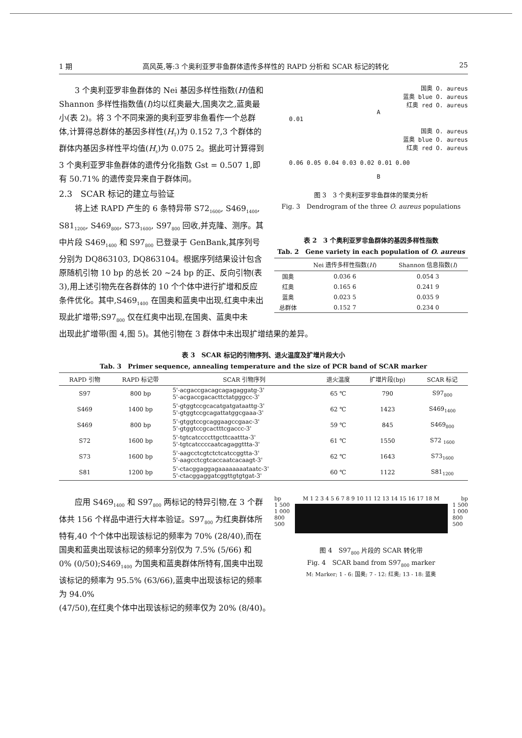1 期 高风英,等:3 个奥利亚罗非鱼群体遗传多样性的 RAPD 分析和 SCAR 标记的转化 25
3 个奥利亚罗非鱼群体的 Nei 基因多样性指数(H)值和 Shannon 多样性指数值(I)均以红奥最大,国奥次之,蓝奥最小(表 2)。将 3 个不同来源的奥利亚罗非鱼看作一个总群体,计算得总群体的基因多样性(H<sub>T</sub>)为 0.152 7,3 个群体的群体内基因多样性平均值(H<sub>s</sub>)为 0.075 2。据此可计算得到 3 个奥利亚罗非鱼群体的遗传分化指数 Gst = 0.507 1,即有 50.71% 的遗传变异来自于群体间。
2.3　SCAR 标记的建立与验证
将上述 RAPD 产生的 6 条特异带 S72<sub>1600</sub>, S469<sub>1400</sub>, S81<sub>1200</sub>, S469<sub>800</sub>, S73<sub>1600</sub>, S97<sub>800</sub> 回收,并克隆、测序。其中片段 S469<sub>1400</sub> 和 S97<sub>800</sub> 已登录于 GenBank,其序列号分别为 DQ863103, DQ863104。根据序列结果设计包含原随机引物 10 bp 的总长 20 ~24 bp 的正、反向引物(表 3),用上述引物先在各群体的 10 个个体中进行扩增和反应条件优化。其中,S469<sub>1400</sub> 在国奥和蓝奥中出现,红奥中未出现此扩增带;S97<sub>800</sub> 仅在红奥中出现,在国奥、蓝奥中未
国奥 O. aureus
蓝奥 blue O. aureus
红奥 red O. aureus
A
0.01
国奥 O. aureus
蓝奥 blue O. aureus
红奥 red O. aureus
0.06 0.05 0.04 0.03 0.02 0.01 0.00
B
图 3　3 个奥利亚罗非鱼群体的聚类分析
Fig. 3　Dendrogram of the three O. aureus populations
表 2　3 个奥利亚罗非鱼群体的基因多样性指数
Tab. 2　Gene variety in each population of O. aureus
| | Nei 遗传多样性指数( H ) | Shannon 信息指数( I ) |
| --- | --- | --- |
| 国奥 | 0.036 6 | 0.054 3 |
| 红奥 | 0.165 6 | 0.241 9 |
| 蓝奥 | 0.023 5 | 0.035 9 |
| 总群体 | 0.152 7 | 0.234 0 |
出现此扩增带(图 4,图 5)。其他引物在 3 群体中未出现扩增结果的差异。
表 3　SCAR 标记的引物序列、退火温度及扩增片段大小
Tab. 3　Primer sequence, annealing temperature and the size of PCR band of SCAR marker
| RAPD 引物 | RAPD 标记带 | SCAR 引物序列 | 退火温度 | 扩增片段(bp) | SCAR 标记 |
| --- | --- | --- | --- | --- | --- |
| S97 | 800 bp | 5'-acgaccgacagcagagaggatg-3' 5'-acgaccgacacttctatgggcc-3' | 65 ℃ | 790 | S97<sub>800</sub> |
| S469 | 1400 bp | 5'-gtggtccgcacatgatgataattg-3' 5'-gtggtccgcagattatggcgaaa-3' | 62 ℃ | 1423 | S469<sub>1400</sub> |
| S469 | 800 bp | 5'-gtggtccgcaggaagccgaac-3' 5'-gtggtccgcactttcgaccc-3' | 59 ℃ | 845 | S469<sub>800</sub> |
| S72 | 1600 bp | 5'-tgtcatccccttgcttcaattta-3' 5'-tgtcatccccaatcagaggttta-3' | 61 ℃ | 1550 | S72 <sub>1600</sub> |
| S73 | 1600 bp | 5'-aagcctcgtctctcatccggtta-3' 5'-aagcctcgtcaccaatcacaagt-3' | 62 ℃ | 1643 | S73<sub>1600</sub> |
| S81 | 1200 bp | 5'-ctacggaggagaaaaaaaataatc-3' 5'-ctacggaggatcggttgtgtgat-3' | 60 ℃ | 1122 | S81<sub>1200</sub> |
应用 S469<sub>1400</sub> 和 S97<sub>800</sub> 两标记的特异引物,在 3 个群体共 156 个样品中进行大样本验证。S97<sub>800</sub> 为红奥群体所特有,40 个个体中出现该标记的频率为 70% (28/40),而在国奥和蓝奥出现该标记的频率分别仅为 7.5% (5/66) 和 0% (0/50);S469<sub>1400</sub> 为国奥和蓝奥群体所特有,国奥中出现该标记的频率为 95.5% (63/66),蓝奥中出现该标记的频率为 94.0%
bp M 1 2 3 4 5 6 7 8 9 10 11 12 13 14 15 16 17 18 M bp
1 500
1 000
800
500
1 500
1 000
800
500
图 4　S97<sub>800</sub> 片段的 SCAR 转化带
Fig. 4　SCAR band from S97<sub>800</sub> marker
M: Marker; 1 - 6: 国奥; 7 - 12: 红奥; 13 - 18: 蓝奥
(47/50),在红奥个体中出现该标记的频率仅为 20% (8/40)。